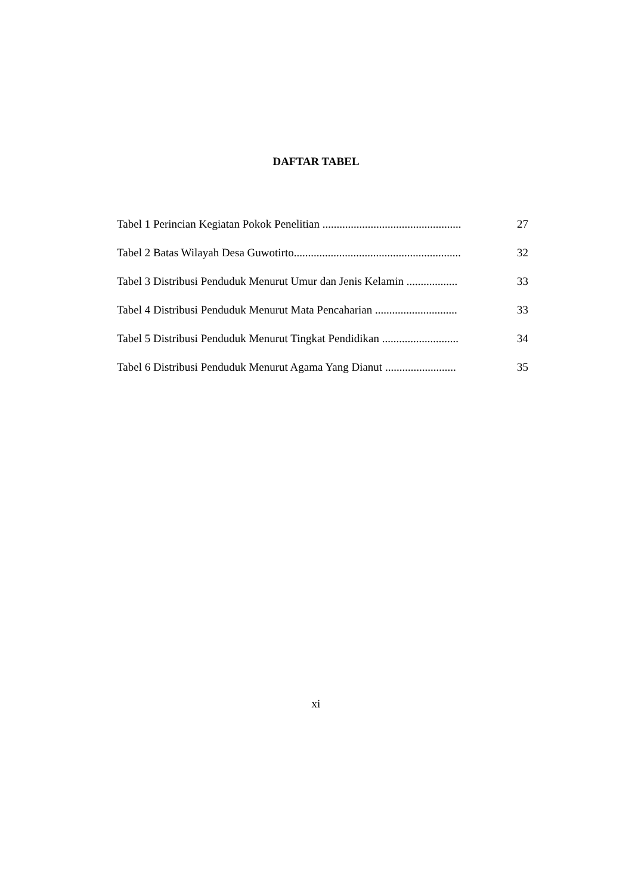DAFTAR TABEL
| Tabel 1 Perincian Kegiatan Pokok Penelitian ................................................. | 27 |
| Tabel 2 Batas Wilayah Desa Guwotirto........................................................... | 32 |
| Tabel 3 Distribusi Penduduk Menurut Umur dan Jenis Kelamin .................. | 33 |
| Tabel 4 Distribusi Penduduk Menurut Mata Pencaharian ............................. | 33 |
| Tabel 5 Distribusi Penduduk Menurut Tingkat Pendidikan ........................... | 34 |
| Tabel 6 Distribusi Penduduk Menurut Agama Yang Dianut ......................... | 35 |
xi